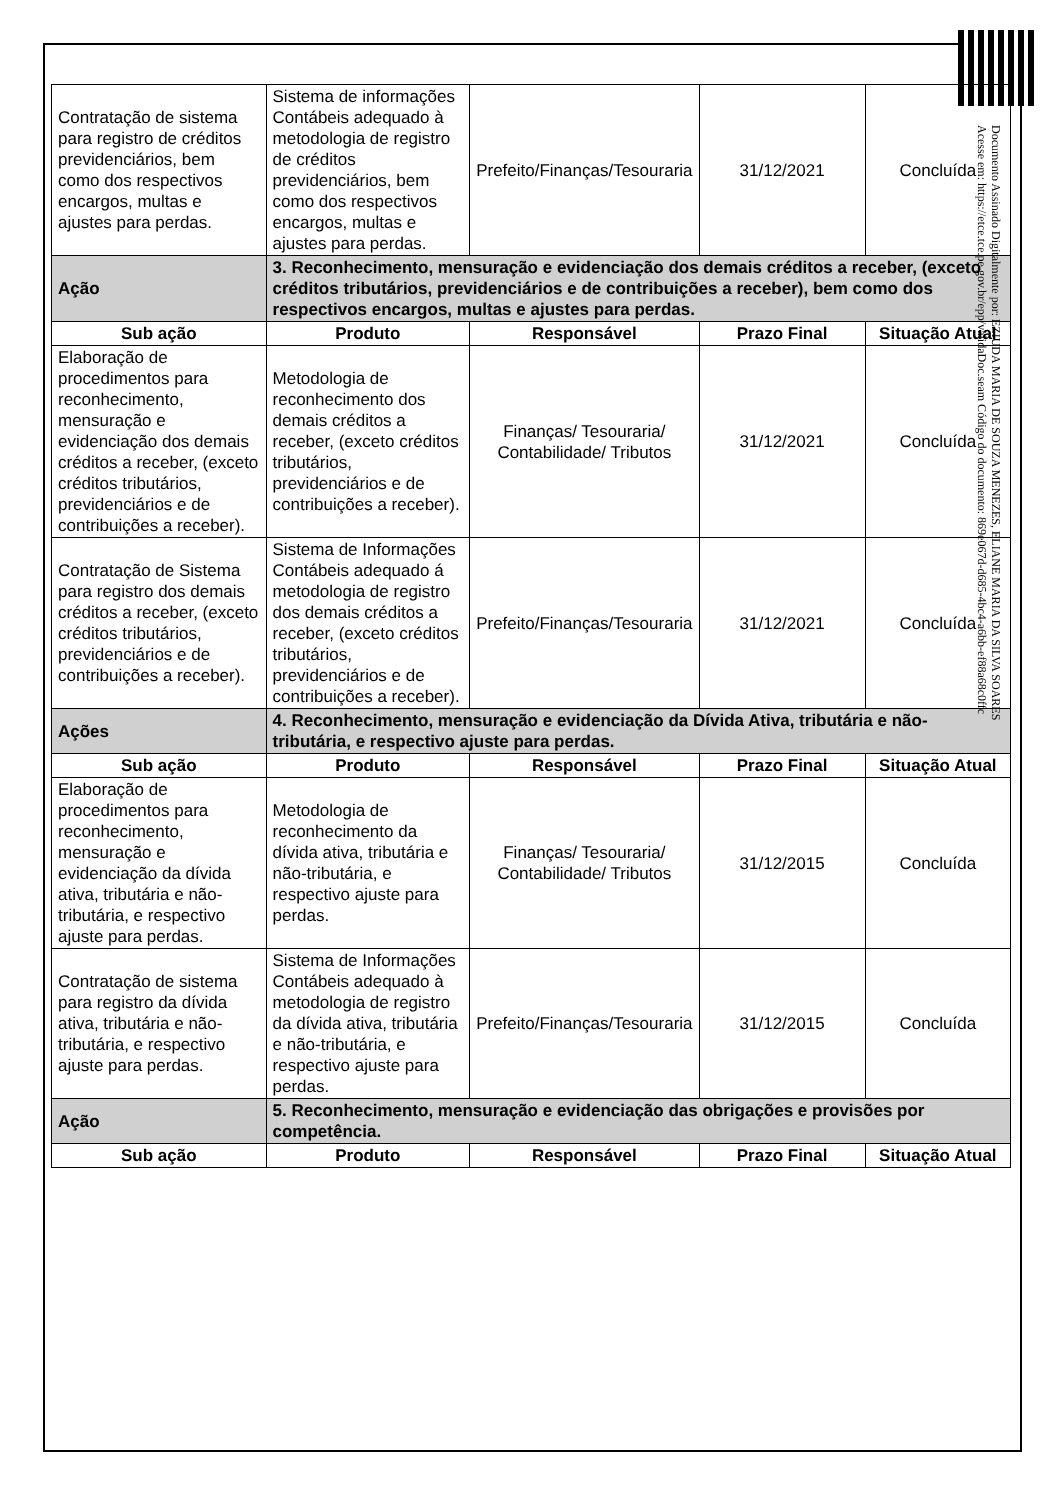| Contratação de sistema para registro de créditos previdenciários, bem como dos respectivos encargos, multas e ajustes para perdas. | Sistema de informações Contábeis adequado à metodologia de registro de créditos previdenciários, bem como dos respectivos encargos, multas e ajustes para perdas. | Prefeito/Finanças/Tesouraria | 31/12/2021 | Concluída |
| Ação | 3. Reconhecimento, mensuração e evidenciação dos demais créditos a receber, (exceto créditos tributários, previdenciários e de contribuições a receber), bem como dos respectivos encargos, multas e ajustes para perdas. | | | |
| Sub ação | Produto | Responsável | Prazo Final | Situação Atual |
| Elaboração de procedimentos para reconhecimento, mensuração e evidenciação dos demais créditos a receber, (exceto créditos tributários, previdenciários e de contribuições a receber). | Metodologia de reconhecimento dos demais créditos a receber, (exceto créditos tributários, previdenciários e de contribuições a receber). | Finanças/ Tesouraria/ Contabilidade/ Tributos | 31/12/2021 | Concluída |
| Contratação de Sistema para registro dos demais créditos a receber, (exceto créditos tributários, previdenciários e de contribuições a receber). | Sistema de Informações Contábeis adequado á metodologia de registro dos demais créditos a receber, (exceto créditos tributários, previdenciários e de contribuições a receber). | Prefeito/Finanças/Tesouraria | 31/12/2021 | Concluída |
| Ações | 4. Reconhecimento, mensuração e evidenciação da Dívida Ativa, tributária e não-tributária, e respectivo ajuste para perdas. | | | |
| Sub ação | Produto | Responsável | Prazo Final | Situação Atual |
| Elaboração de procedimentos para reconhecimento, mensuração e evidenciação da dívida ativa, tributária e não-tributária, e respectivo ajuste para perdas. | Metodologia de reconhecimento da dívida ativa, tributária e não-tributária, e respectivo ajuste para perdas. | Finanças/ Tesouraria/ Contabilidade/ Tributos | 31/12/2015 | Concluída |
| Contratação de sistema para registro da dívida ativa, tributária e não-tributária, e respectivo ajuste para perdas. | Sistema de Informações Contábeis adequado à metodologia de registro da dívida ativa, tributária e não-tributária, e respectivo ajuste para perdas. | Prefeito/Finanças/Tesouraria | 31/12/2015 | Concluída |
| Ação | 5. Reconhecimento, mensuração e evidenciação das obrigações e provisões por competência. | | | |
| Sub ação | Produto | Responsável | Prazo Final | Situação Atual |
Documento Assinado Digitalmente por: EZIUDA MARIA DE SOUZA MENEZES, ELIANE MARIA DA SILVA SOARES
Acesse em: https://etce.tce.pe.gov.br/epp/validaDoc.seam Código do documento: 869e067d-d685-4bc4-a6bb-ef88a68c0ffc